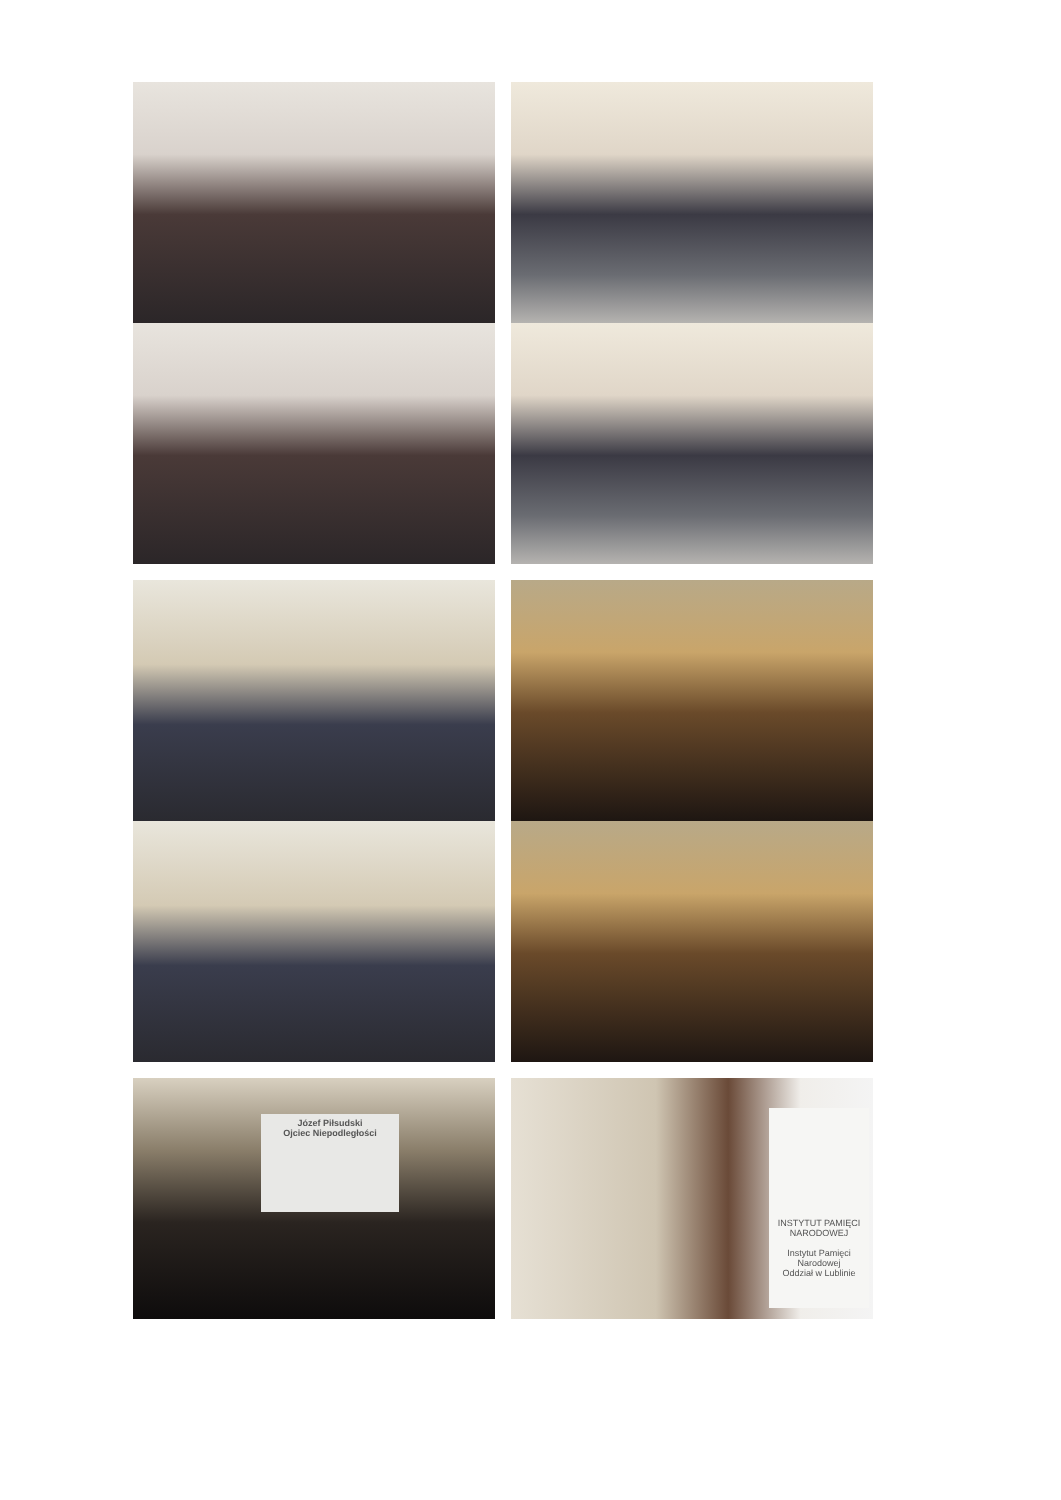Józef Piłsudski
Ojciec Niepodległości
INSTYTUT PAMIĘCI NARODOWEJ
Instytut Pamięci Narodowej
Oddział w Lublinie